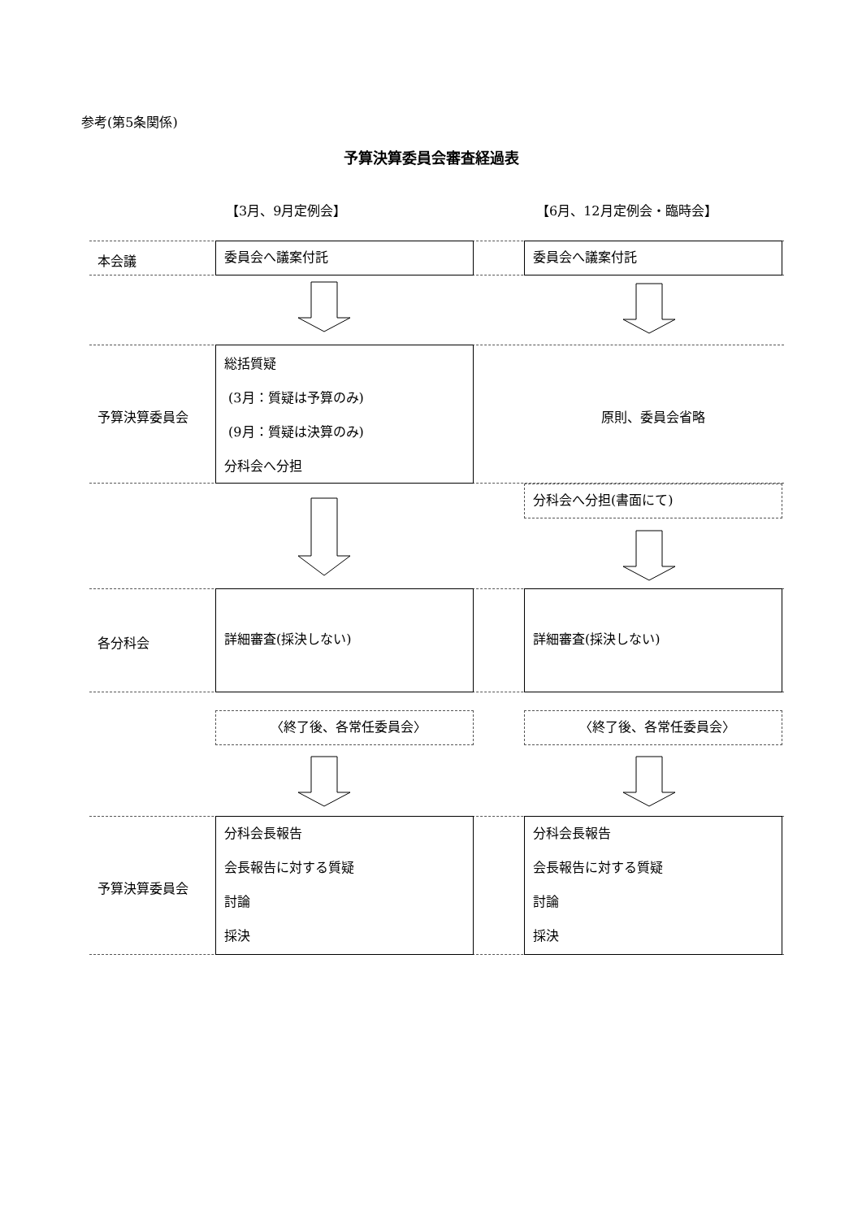参考(第5条関係)
予算決算委員会審査経過表
【3月、9月定例会】 【6月、12月定例会・臨時会】
本会議
委員会へ議案付託 委員会へ議案付託
予算決算委員会
総括質疑
(3月：質疑は予算のみ)
(9月：質疑は決算のみ)
分科会へ分担
原則、委員会省略
分科会へ分担(書面にて)
各分科会
詳細審査(採決しない) 詳細審査(採決しない)
〈終了後、各常任委員会〉 〈終了後、各常任委員会〉
予算決算委員会
分科会長報告
会長報告に対する質疑
討論
採決
分科会長報告
会長報告に対する質疑
討論
採決